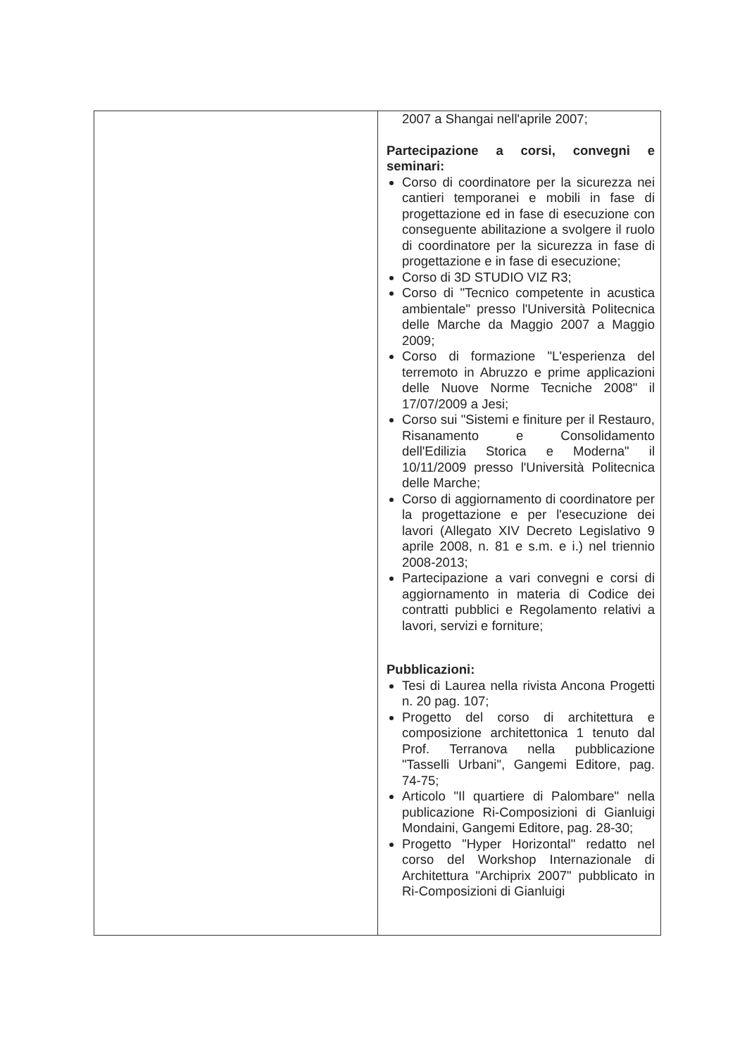| | 2007 a Shangai nell'aprile 2007; Partecipazione a corsi, convegni e seminari: Corso di coordinatore per la sicurezza nei cantieri temporanei e mobili in fase di progettazione ed in fase di esecuzione con conseguente abilitazione a svolgere il ruolo di coordinatore per la sicurezza in fase di progettazione e in fase di esecuzione; Corso di 3D STUDIO VIZ R3; Corso di "Tecnico competente in acustica ambientale" presso l'Università Politecnica delle Marche da Maggio 2007 a Maggio 2009; Corso di formazione "L'esperienza del terremoto in Abruzzo e prime applicazioni delle Nuove Norme Tecniche 2008" il 17/07/2009 a Jesi; Corso sui "Sistemi e finiture per il Restauro, Risanamento e Consolidamento dell'Edilizia Storica e Moderna" il 10/11/2009 presso l'Università Politecnica delle Marche; Corso di aggiornamento di coordinatore per la progettazione e per l'esecuzione dei lavori (Allegato XIV Decreto Legislativo 9 aprile 2008, n. 81 e s.m. e i.) nel triennio 2008-2013; Partecipazione a vari convegni e corsi di aggiornamento in materia di Codice dei contratti pubblici e Regolamento relativi a lavori, servizi e forniture; Pubblicazioni: Tesi di Laurea nella rivista Ancona Progetti n. 20 pag. 107; Progetto del corso di architettura e composizione architettonica 1 tenuto dal Prof. Terranova nella pubblicazione "Tasselli Urbani", Gangemi Editore, pag. 74-75; Articolo "Il quartiere di Palombare" nella publicazione Ri-Composizioni di Gianluigi Mondaini, Gangemi Editore, pag. 28-30; Progetto "Hyper Horizontal" redatto nel corso del Workshop Internazionale di Architettura "Archiprix 2007" pubblicato in Ri-Composizioni di Gianluigi |